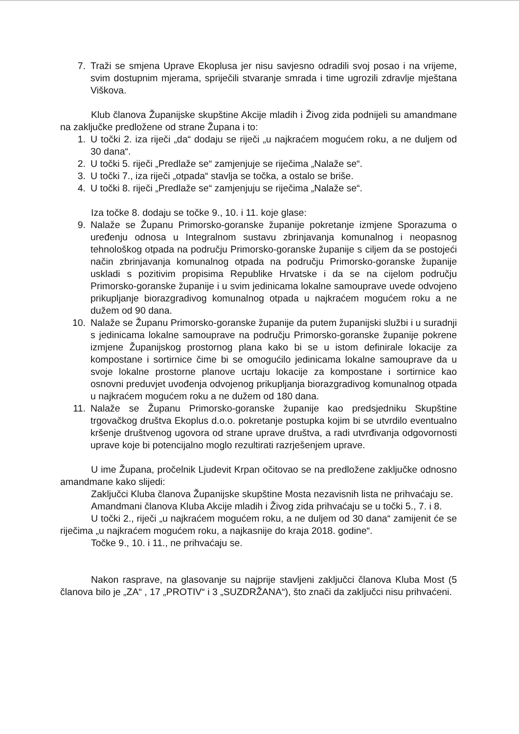7. Traži se smjena Uprave Ekoplusa jer nisu savjesno odradili svoj posao i na vrijeme, svim dostupnim mjerama, spriječili stvaranje smrada i time ugrozili zdravlje mještana Viškova.
Klub članova Županijske skupštine Akcije mladih i Živog zida podnijeli su amandmane na zaključke predložene od strane Župana i to:
1. U točki 2. iza riječi „da“ dodaju se riječi „u najkraćem mogućem roku, a ne duljem od 30 dana“.
2. U točki 5. riječi „Predlaže se“ zamjenjuje se riječima „Nalaže se“.
3. U točki 7., iza riječi „otpada“ stavlja se točka, a ostalo se briše.
4. U točki 8. riječi „Predlaže se“ zamjenjuju se riječima „Nalaže se“.
Iza točke 8. dodaju se točke 9., 10. i 11. koje glase:
9. Nalaže se Županu Primorsko-goranske županije pokretanje izmjene Sporazuma o uređenju odnosa u Integralnom sustavu zbrinjavanja komunalnog i neopasnog tehnološkog otpada na području Primorsko-goranske županije s ciljem da se postojeći način zbrinjavanja komunalnog otpada na području Primorsko-goranske županije uskladi s pozitivim propisima Republike Hrvatske i da se na cijelom području Primorsko-goranske županije i u svim jedinicama lokalne samouprave uvede odvojeno prikupljanje biorazgradivog komunalnog otpada u najkraćem mogućem roku a ne dužem od 90 dana.
10. Nalaže se Županu Primorsko-goranske županije da putem županijski službi i u suradnji s jedinicama lokalne samouprave na području Primorsko-goranske županije pokrene izmjene Županijskog prostornog plana kako bi se u istom definirale lokacije za kompostane i sortirnice čime bi se omogućilo jedinicama lokalne samouprave da u svoje lokalne prostorne planove ucrtaju lokacije za kompostane i sortirnice kao osnovni preduvjet uvođenja odvojenog prikupljanja biorazgradivog komunalnog otpada u najkraćem mogućem roku a ne dužem od 180 dana.
11. Nalaže se Županu Primorsko-goranske županije kao predsjedniku Skupštine trgovačkog društva Ekoplus d.o.o. pokretanje postupka kojim bi se utvrdilo eventualno kršenje društvenog ugovora od strane uprave društva, a radi utvrđivanja odgovornosti uprave koje bi potencijalno moglo rezultirati razrješenjem uprave.
U ime Župana, pročelnik Ljudevit Krpan očitovao se na predložene zaključke odnosno amandmane kako slijedi:
Zaključci Kluba članova Županijske skupštine Mosta nezavisnih lista ne prihvaćaju se.
Amandmani članova Kluba Akcije mladih i Živog zida prihvaćaju se u točki 5., 7. i 8.
U točki 2., riječi „u najkraćem mogućem roku, a ne duljem od 30 dana“ zamijenit će se riječima „u najkraćem mogućem roku, a najkasnije do kraja 2018. godine“.
Točke 9., 10. i 11., ne prihvaćaju se.
Nakon rasprave, na glasovanje su najprije stavljeni zaključci članova Kluba Most (5 članova bilo je „ZA“ , 17 „PROTIV“ i 3 „SUZDRŽANA“), što znači da zaključci nisu prihvaćeni.